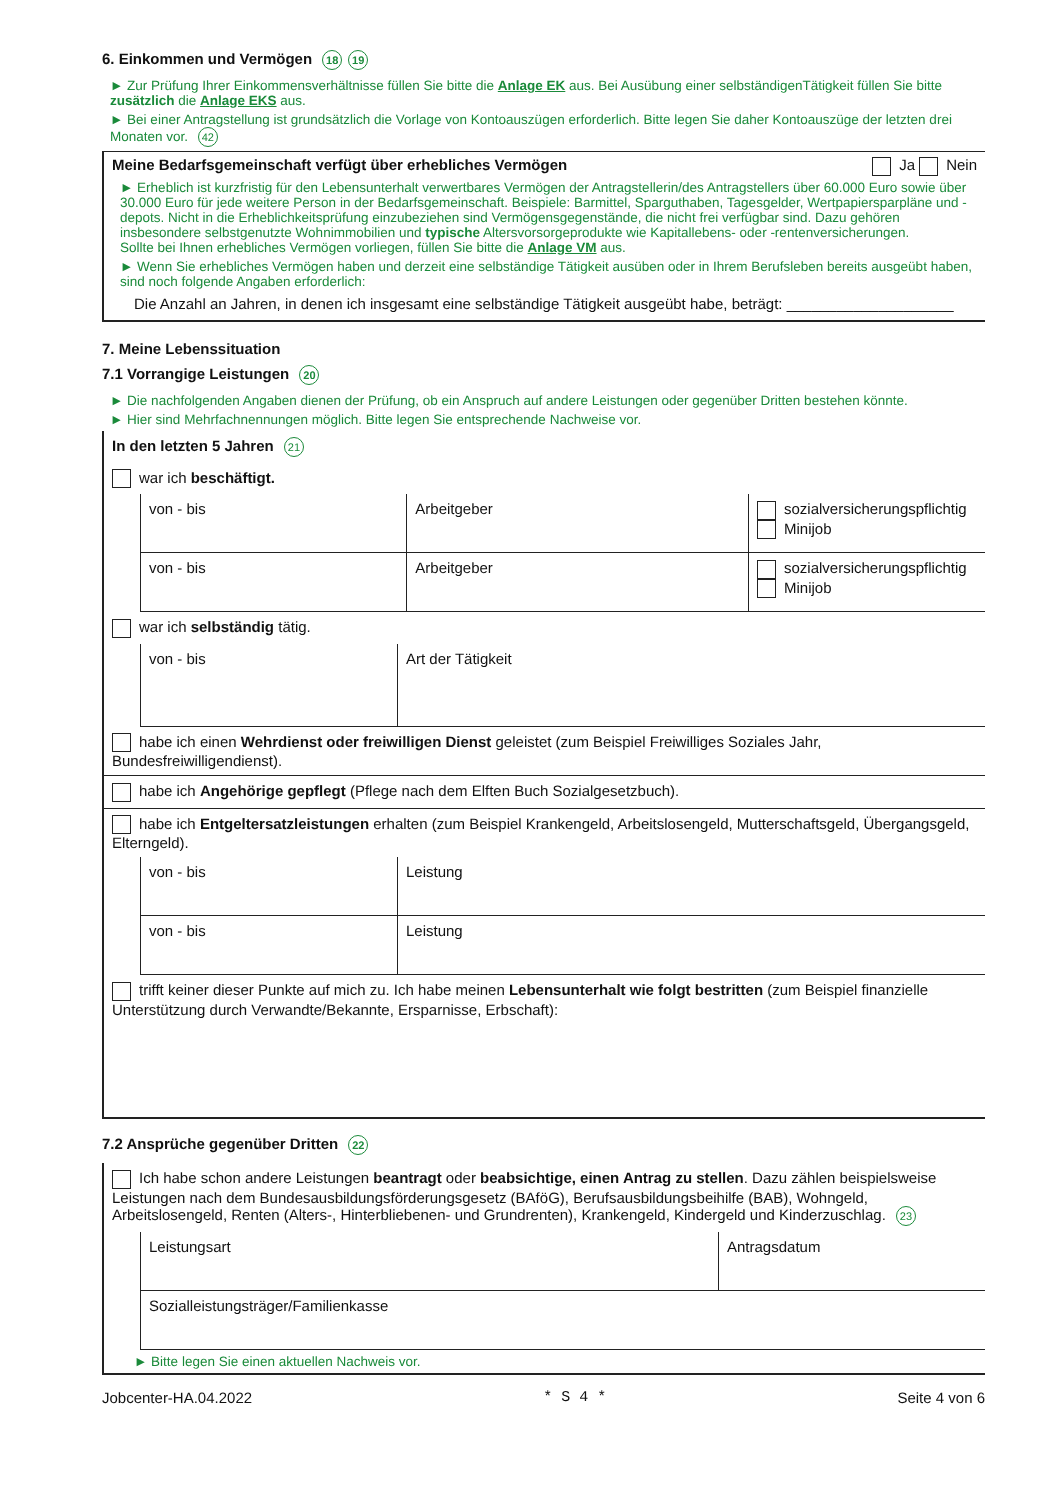6. Einkommen und Vermögen 18 19
► Zur Prüfung Ihrer Einkommensverhältnisse füllen Sie bitte die Anlage EK aus. Bei Ausübung einer selbständigenTätigkeit füllen Sie bitte zusätzlich die Anlage EKS aus.
► Bei einer Antragstellung ist grundsätzlich die Vorlage von Kontoauszügen erforderlich. Bitte legen Sie daher Kontoauszüge der letzten drei Monaten vor. 42
Meine Bedarfsgemeinschaft verfügt über erhebliches Vermögen Ja Nein
► Erheblich ist kurzfristig für den Lebensunterhalt verwertbares Vermögen der Antragstellerin/des Antragstellers über 60.000 Euro sowie über 30.000 Euro für jede weitere Person in der Bedarfsgemeinschaft. Beispiele: Barmittel, Sparguthaben, Tagesgelder, Wertpapiersparpläne und -depots. Nicht in die Erheblichkeitsprüfung einzubeziehen sind Vermögensgegenstände, die nicht frei verfügbar sind. Dazu gehören insbesondere selbstgenutzte Wohnimmobilien und typische Altersvorsorgeprodukte wie Kapitallebens- oder -rentenversicherungen.
Sollte bei Ihnen erhebliches Vermögen vorliegen, füllen Sie bitte die Anlage VM aus.
► Wenn Sie erhebliches Vermögen haben und derzeit eine selbständige Tätigkeit ausüben oder in Ihrem Berufsleben bereits ausgeübt haben, sind noch folgende Angaben erforderlich:
Die Anzahl an Jahren, in denen ich insgesamt eine selbständige Tätigkeit ausgeübt habe, beträgt: ____________________
7. Meine Lebenssituation
7.1 Vorrangige Leistungen 20
► Die nachfolgenden Angaben dienen der Prüfung, ob ein Anspruch auf andere Leistungen oder gegenüber Dritten bestehen könnte.
► Hier sind Mehrfachnennungen möglich. Bitte legen Sie entsprechende Nachweise vor.
In den letzten 5 Jahren 21
war ich beschäftigt.
| | von - bis | Arbeitgeber | sozialversicherungspflichtig Minijob |
| | von - bis | Arbeitgeber | sozialversicherungspflichtig Minijob |
war ich selbständig tätig.
| | von - bis | Art der Tätigkeit |
habe ich einen Wehrdienst oder freiwilligen Dienst geleistet (zum Beispiel Freiwilliges Soziales Jahr, Bundesfreiwilligendienst).
habe ich Angehörige gepflegt (Pflege nach dem Elften Buch Sozialgesetzbuch).
habe ich Entgeltersatzleistungen erhalten (zum Beispiel Krankengeld, Arbeitslosengeld, Mutterschaftsgeld, Übergangsgeld, Elterngeld).
| | von - bis | Leistung |
| | von - bis | Leistung |
trifft keiner dieser Punkte auf mich zu. Ich habe meinen Lebensunterhalt wie folgt bestritten (zum Beispiel finanzielle Unterstützung durch Verwandte/Bekannte, Ersparnisse, Erbschaft):
7.2 Ansprüche gegenüber Dritten 22
Ich habe schon andere Leistungen beantragt oder beabsichtige, einen Antrag zu stellen. Dazu zählen beispielsweise Leistungen nach dem Bundesausbildungsförderungsgesetz (BAföG), Berufsausbildungsbeihilfe (BAB), Wohngeld, Arbeitslosengeld, Renten (Alters-, Hinterbliebenen- und Grundrenten), Krankengeld, Kindergeld und Kinderzuschlag. 23
| | Leistungsart | Antragsdatum |
| | Sozialleistungsträger/Familienkasse | |
► Bitte legen Sie einen aktuellen Nachweis vor.
Jobcenter-HA.04.2022 * S 4 * Seite 4 von 6